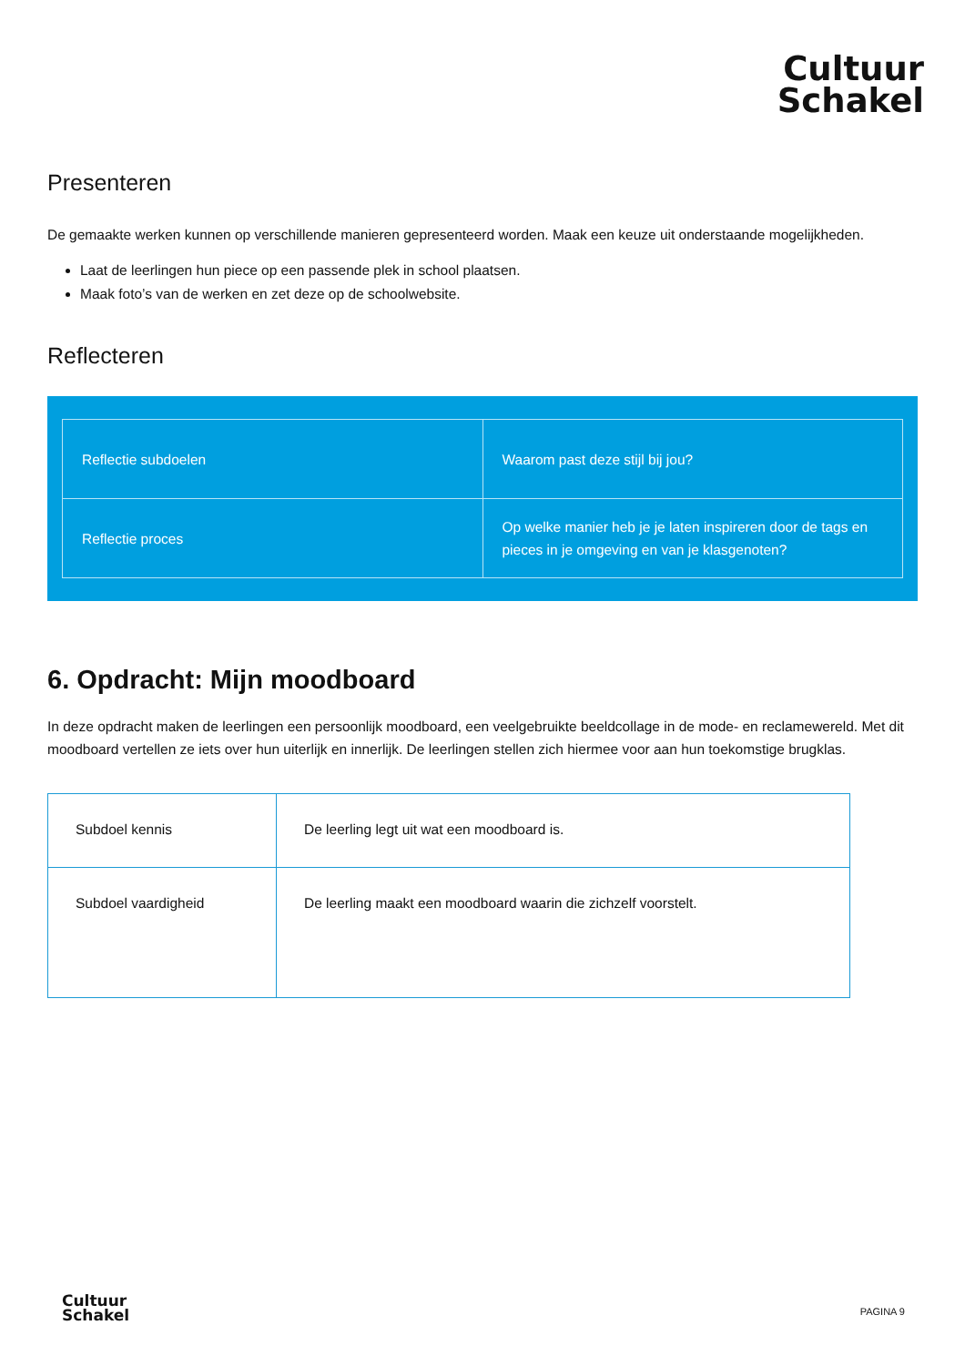Cultuur
Schakel
Presenteren
De gemaakte werken kunnen op verschillende manieren gepresenteerd worden. Maak een keuze uit onderstaande mogelijkheden.
Laat de leerlingen hun piece op een passende plek in school plaatsen.
Maak foto’s van de werken en zet deze op de schoolwebsite.
Reflecteren
| Reflectie subdoelen | Waarom past deze stijl bij jou? |
| Reflectie proces | Op welke manier heb je je laten inspireren door de tags en pieces in je omgeving en van je klasgenoten? |
6. Opdracht: Mijn moodboard
In deze opdracht maken de leerlingen een persoonlijk moodboard, een veelgebruikte beeldcollage in de mode- en reclamewereld. Met dit moodboard vertellen ze iets over hun uiterlijk en innerlijk. De leerlingen stellen zich hiermee voor aan hun toekomstige brugklas.
| Subdoel kennis | De leerling legt uit wat een moodboard is. |
| Subdoel vaardigheid | De leerling maakt een moodboard waarin die zichzelf voorstelt. |
Cultuur
Schakel
PAGINA 9